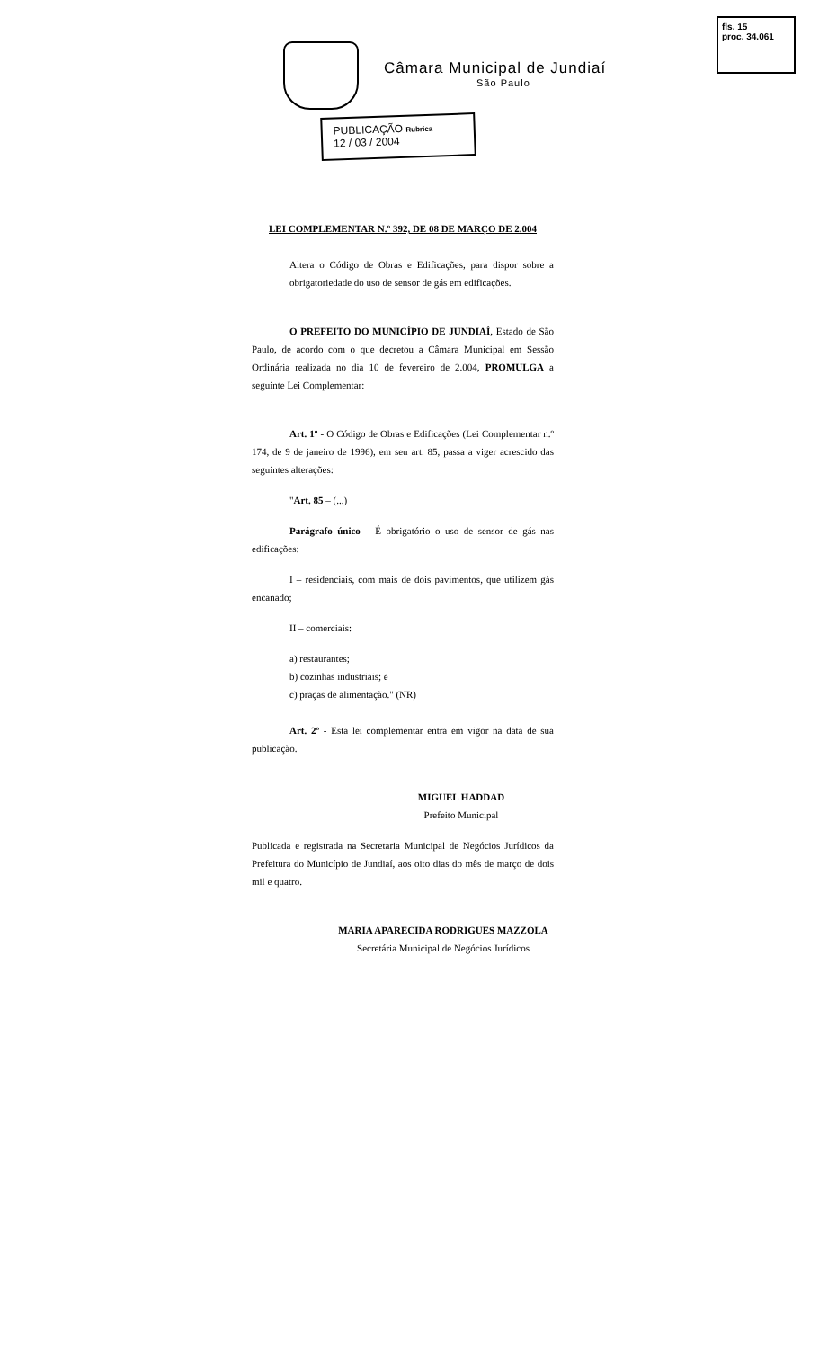fls. 15
proc. 34.061
Câmara Municipal de Jundiaí
São Paulo
PUBLICAÇÃO Rubrica
12 / 03 / 2004
LEI COMPLEMENTAR N.º 392, DE 08 DE MARÇO DE 2.004
Altera o Código de Obras e Edificações, para dispor sobre a obrigatoriedade do uso de sensor de gás em edificações.
O PREFEITO DO MUNICÍPIO DE JUNDIAÍ, Estado de São Paulo, de acordo com o que decretou a Câmara Municipal em Sessão Ordinária realizada no dia 10 de fevereiro de 2.004, PROMULGA a seguinte Lei Complementar:
Art. 1º - O Código de Obras e Edificações (Lei Complementar n.º 174, de 9 de janeiro de 1996), em seu art. 85, passa a viger acrescido das seguintes alterações:
"Art. 85 – (...)
Parágrafo único – É obrigatório o uso de sensor de gás nas edificações:
I – residenciais, com mais de dois pavimentos, que utilizem gás encanado;
II – comerciais:
a) restaurantes;
b) cozinhas industriais; e
c) praças de alimentação." (NR)
Art. 2º - Esta lei complementar entra em vigor na data de sua publicação.
MIGUEL HADDAD
Prefeito Municipal
Publicada e registrada na Secretaria Municipal de Negócios Jurídicos da Prefeitura do Município de Jundiaí, aos oito dias do mês de março de dois mil e quatro.
MARIA APARECIDA RODRIGUES MAZZOLA
Secretária Municipal de Negócios Jurídicos